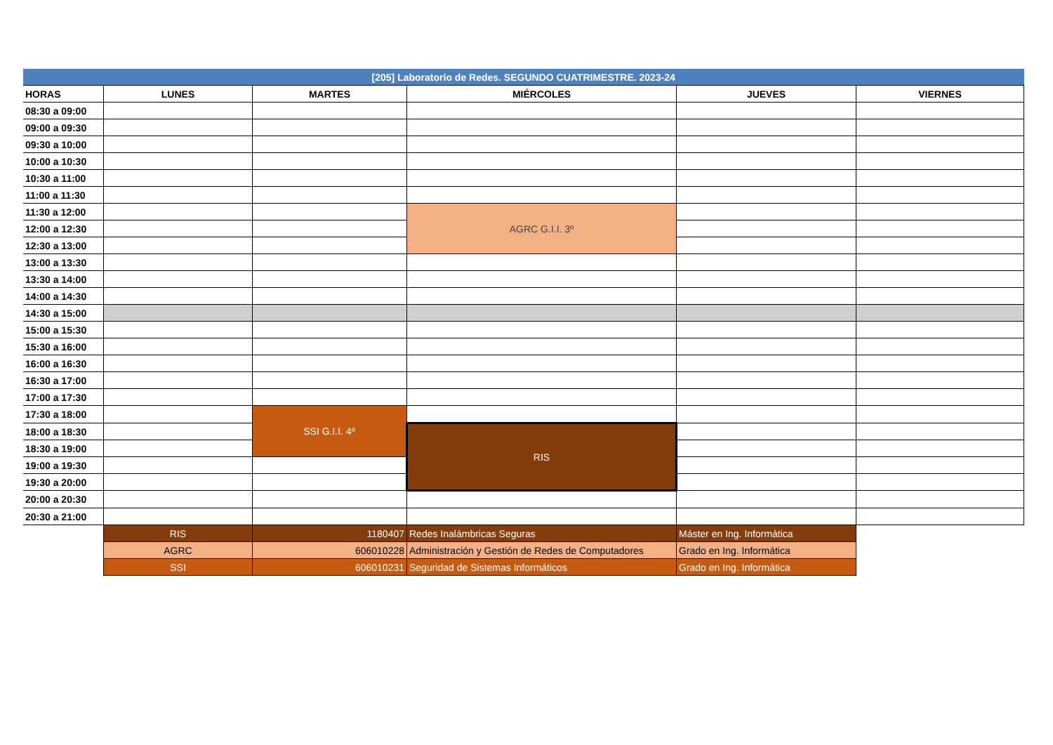| [205] Laboratorio de Redes. SEGUNDO CUATRIMESTRE. 2023-24 | | | | | |
| HORAS | LUNES | MARTES | MIÉRCOLES | JUEVES | VIERNES |
| 08:30 a 09:00 | | | | | |
| 09:00 a 09:30 | | | | | |
| 09:30 a 10:00 | | | | | |
| 10:00 a 10:30 | | | | | |
| 10:30 a 11:00 | | | | | |
| 11:00 a 11:30 | | | | | |
| 11:30 a 12:00 | | | AGRC G.I.I. 3º | | |
| 12:00 a 12:30 | | | | | |
| 12:30 a 13:00 | | | | | |
| 13:00 a 13:30 | | | | | |
| 13:30 a 14:00 | | | | | |
| 14:00 a 14:30 | | | | | |
| 14:30 a 15:00 | | | | | |
| 15:00 a 15:30 | | | | | |
| 15:30 a 16:00 | | | | | |
| 16:00 a 16:30 | | | | | |
| 16:30 a 17:00 | | | | | |
| 17:00 a 17:30 | | | | | |
| 17:30 a 18:00 | | SSI G.I.I. 4º | | | |
| 18:00 a 18:30 | | | RIS | | |
| 18:30 a 19:00 | | | | | |
| 19:00 a 19:30 | | | | | |
| 19:30 a 20:00 | | | | | |
| 20:00 a 20:30 | | | | | |
| 20:30 a 21:00 | | | | | |
| | RIS | 1180407 | Redes Inalámbricas Seguras | Máster en Ing. Informática | |
| | AGRC | 606010228 | Administración y Gestión de Redes de Computadores | Grado en Ing. Informática | |
| | SSI | 606010231 | Seguridad de Sistemas Informáticos | Grado en Ing. Informática | |